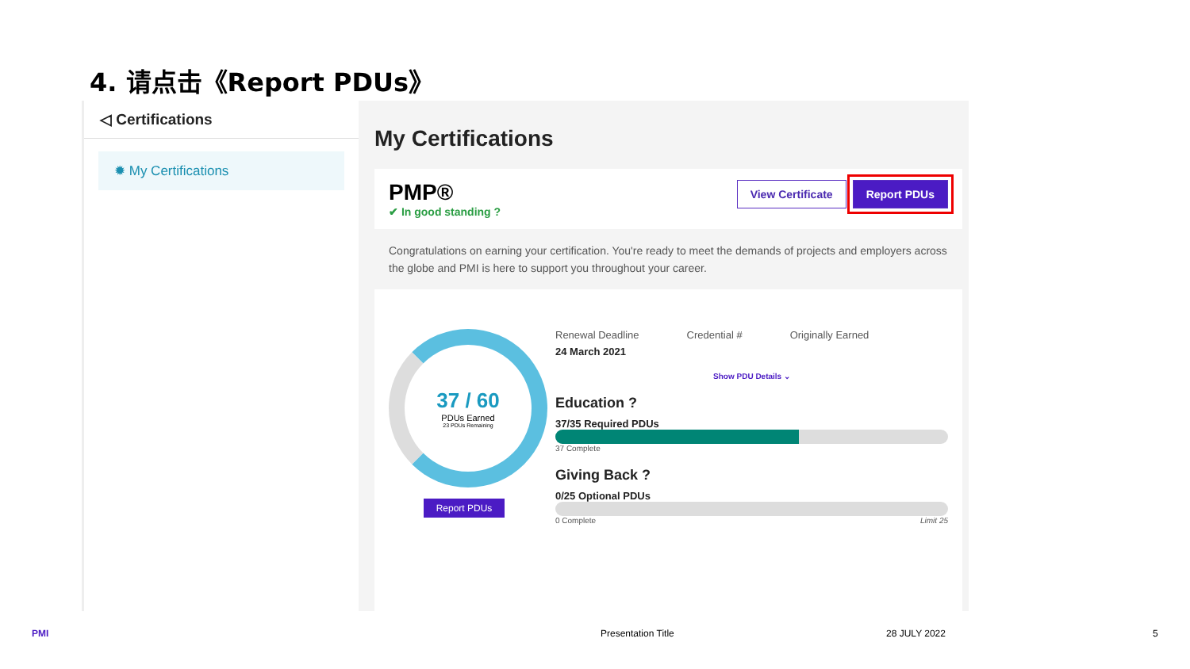4. 请点击《Report PDUs》
◁ Certifications
✹ My Certifications
My Certifications
PMP®
✔ In good standing ?
View Certificate Report PDUs
Congratulations on earning your certification. You're ready to meet the demands of projects and employers across the globe and PMI is here to support you throughout your career.
37 / 60
PDUs Earned
23 PDUs Remaining
Report PDUs
Renewal Deadline Credential # Originally Earned
24 March 2021
Show PDU Details ⌄
Education ?
37/35 Required PDUs
37 Complete
Giving Back ?
0/25 Optional PDUs
0 Complete Limit 25
PMI Presentation Title 28 JULY 2022 5